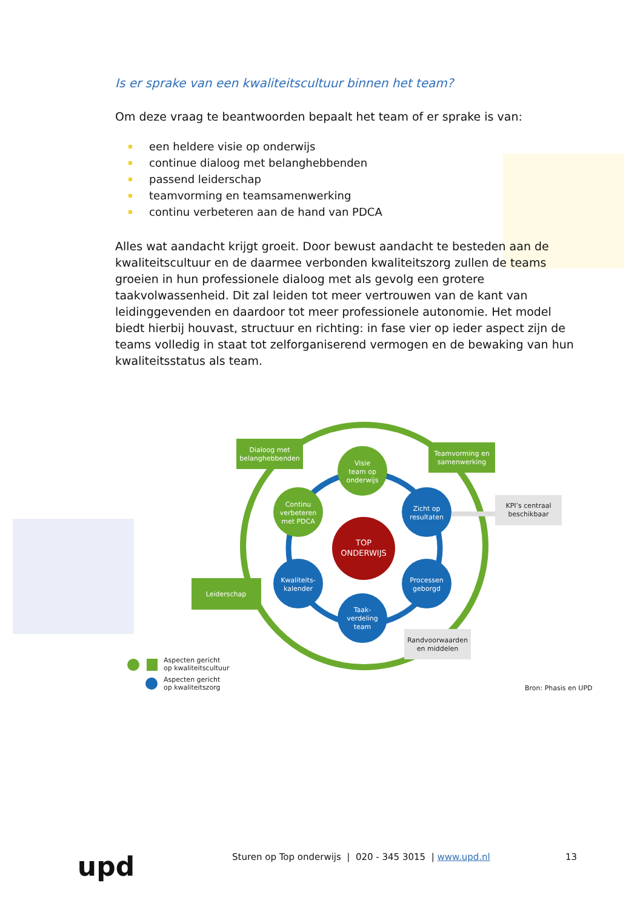Is er sprake van een kwaliteitscultuur binnen het team?
Om deze vraag te beantwoorden bepaalt het team of er sprake is van:
een heldere visie op onderwijs
continue dialoog met belanghebbenden
passend leiderschap
teamvorming en teamsamenwerking
continu verbeteren aan de hand van PDCA
Alles wat aandacht krijgt groeit. Door bewust aandacht te besteden aan de kwaliteitscultuur en de daarmee verbonden kwaliteitszorg zullen de teams groeien in hun professionele dialoog met als gevolg een grotere taakvolwassenheid. Dit zal leiden tot meer vertrouwen van de kant van leidinggevenden en daardoor tot meer professionele autonomie. Het model biedt hierbij houvast, structuur en richting: in fase vier op ieder aspect zijn de teams volledig in staat tot zelforganiserend vermogen en de bewaking van hun kwaliteitsstatus als team.
TOP
ONDERWIJS
Visie
team op
onderwijs
Continu
verbeteren
met PDCA
Zicht op
resultaten
Processen
geborgd
Kwaliteits-
kalender
Taak-
verdeling
team
Dialoog met
belanghebbenden
Teamvorming en
samenwerking
Leiderschap
KPI’s centraal
beschikbaar
Randvoorwaarden
en middelen
Aspecten gericht
op kwaliteitscultuur
Aspecten gericht
op kwaliteitszorg
Bron: Phasis en UPD
upd
Sturen op Top onderwijs | 020 - 345 3015 | www.upd.nl 13